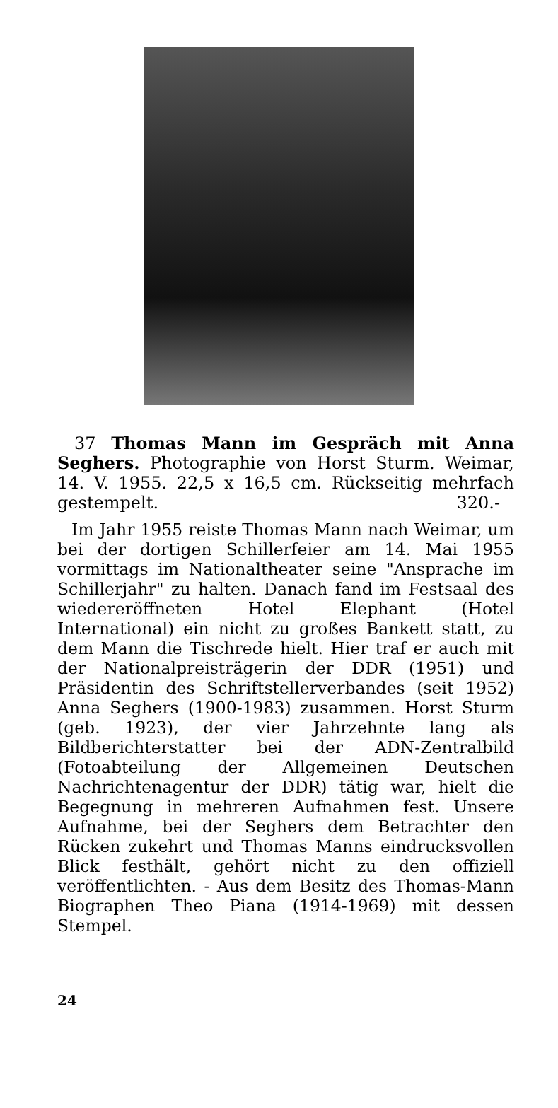37 Thomas Mann im Gespräch mit Anna Seghers. Photographie von Horst Sturm. Weimar, 14. V. 1955. 22,5 x 16,5 cm. Rückseitig mehrfach gestempelt. 320.-
Im Jahr 1955 reiste Thomas Mann nach Weimar, um bei der dortigen Schillerfeier am 14. Mai 1955 vormittags im Nationaltheater seine "Ansprache im Schillerjahr" zu halten. Danach fand im Festsaal des wiedereröffneten Hotel Elephant (Hotel International) ein nicht zu großes Bankett statt, zu dem Mann die Tischrede hielt. Hier traf er auch mit der Nationalpreisträgerin der DDR (1951) und Präsidentin des Schriftstellerverbandes (seit 1952) Anna Seghers (1900-1983) zusammen. Horst Sturm (geb. 1923), der vier Jahrzehnte lang als Bildberichterstatter bei der ADN-Zentralbild (Fotoabteilung der Allgemeinen Deutschen Nachrichtenagentur der DDR) tätig war, hielt die Begegnung in mehreren Aufnahmen fest. Unsere Aufnahme, bei der Seghers dem Betrachter den Rücken zukehrt und Thomas Manns eindrucksvollen Blick festhält, gehört nicht zu den offiziell veröffentlichten. - Aus dem Besitz des Thomas-Mann Biographen Theo Piana (1914-1969) mit dessen Stempel.
24